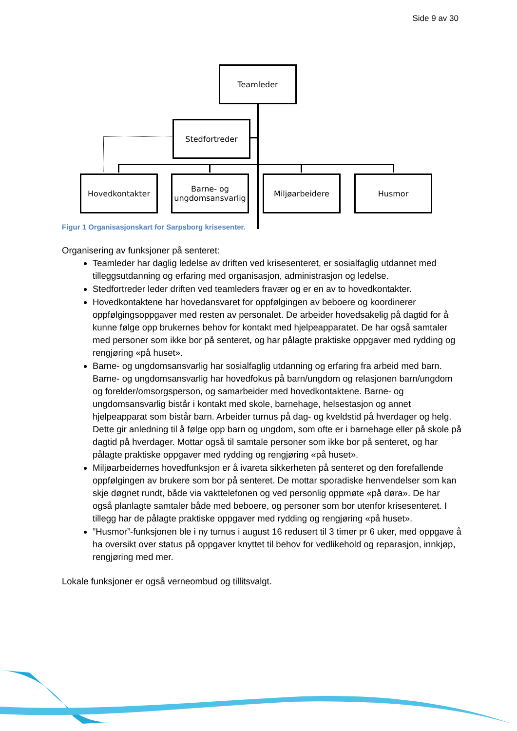Side 9 av 30
Teamleder
Stedfortreder
Hovedkontakter
Barne- og ungdomsansvarlig
Miljøarbeidere Husmor
Figur 1 Organisasjonskart for Sarpsborg krisesenter.
Organisering av funksjoner på senteret:
Teamleder har daglig ledelse av driften ved krisesenteret, er sosialfaglig utdannet med tilleggsutdanning og erfaring med organisasjon, administrasjon og ledelse.
Stedfortreder leder driften ved teamleders fravær og er en av to hovedkontakter.
Hovedkontaktene har hovedansvaret for oppfølgingen av beboere og koordinerer oppfølgingsoppgaver med resten av personalet. De arbeider hovedsakelig på dagtid for å kunne følge opp brukernes behov for kontakt med hjelpeapparatet. De har også samtaler med personer som ikke bor på senteret, og har pålagte praktiske oppgaver med rydding og rengjøring «på huset».
Barne- og ungdomsansvarlig har sosialfaglig utdanning og erfaring fra arbeid med barn. Barne- og ungdomsansvarlig har hovedfokus på barn/ungdom og relasjonen barn/ungdom og forelder/omsorgsperson, og samarbeider med hovedkontaktene. Barne- og ungdomsansvarlig bistår i kontakt med skole, barnehage, helsestasjon og annet hjelpeapparat som bistår barn. Arbeider turnus på dag- og kveldstid på hverdager og helg. Dette gir anledning til å følge opp barn og ungdom, som ofte er i barnehage eller på skole på dagtid på hverdager. Mottar også til samtale personer som ikke bor på senteret, og har pålagte praktiske oppgaver med rydding og rengjøring «på huset».
Miljøarbeidernes hovedfunksjon er å ivareta sikkerheten på senteret og den forefallende oppfølgingen av brukere som bor på senteret. De mottar sporadiske henvendelser som kan skje døgnet rundt, både via vakttelefonen og ved personlig oppmøte «på døra». De har også planlagte samtaler både med beboere, og personer som bor utenfor krisesenteret. I tillegg har de pålagte praktiske oppgaver med rydding og rengjøring «på huset».
”Husmor”-funksjonen ble i ny turnus i august 16 redusert til 3 timer pr 6 uker, med oppgave å ha oversikt over status på oppgaver knyttet til behov for vedlikehold og reparasjon, innkjøp, rengjøring med mer.
Lokale funksjoner er også verneombud og tillitsvalgt.